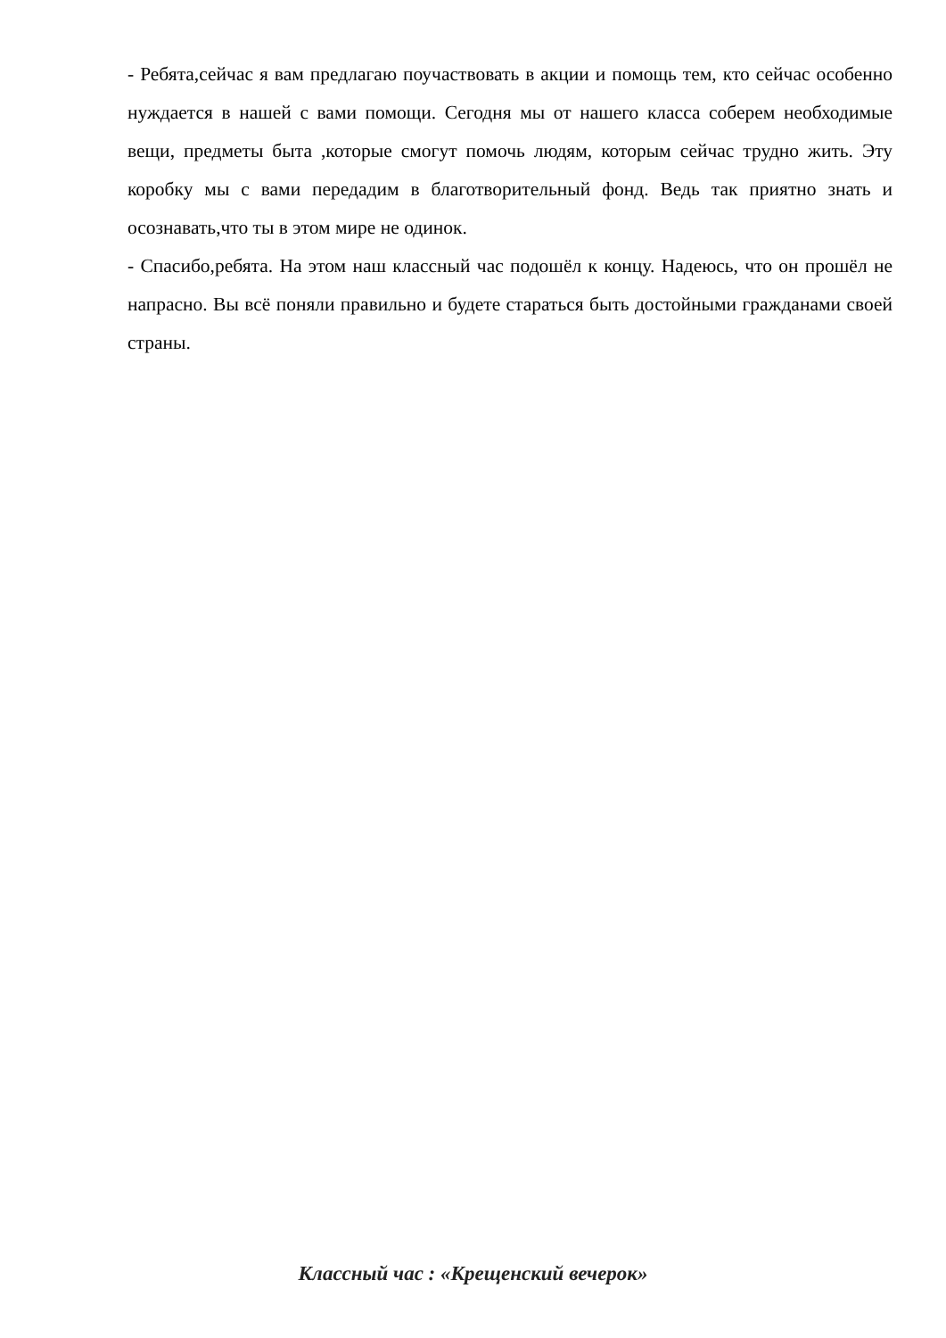- Ребята,сейчас я вам предлагаю поучаствовать в акции и помощь тем, кто сейчас особенно нуждается в нашей с вами помощи. Сегодня мы от нашего класса соберем необходимые вещи, предметы быта ,которые смогут помочь людям, которым сейчас трудно жить. Эту коробку мы с вами передадим в благотворительный фонд. Ведь так приятно знать и осознавать,что ты в этом мире не одинок.
- Спасибо,ребята. На этом наш классный час подошёл к концу. Надеюсь, что он прошёл не напрасно. Вы всё поняли правильно и будете стараться быть достойными гражданами своей страны.
Классный час : «Крещенский вечерок»